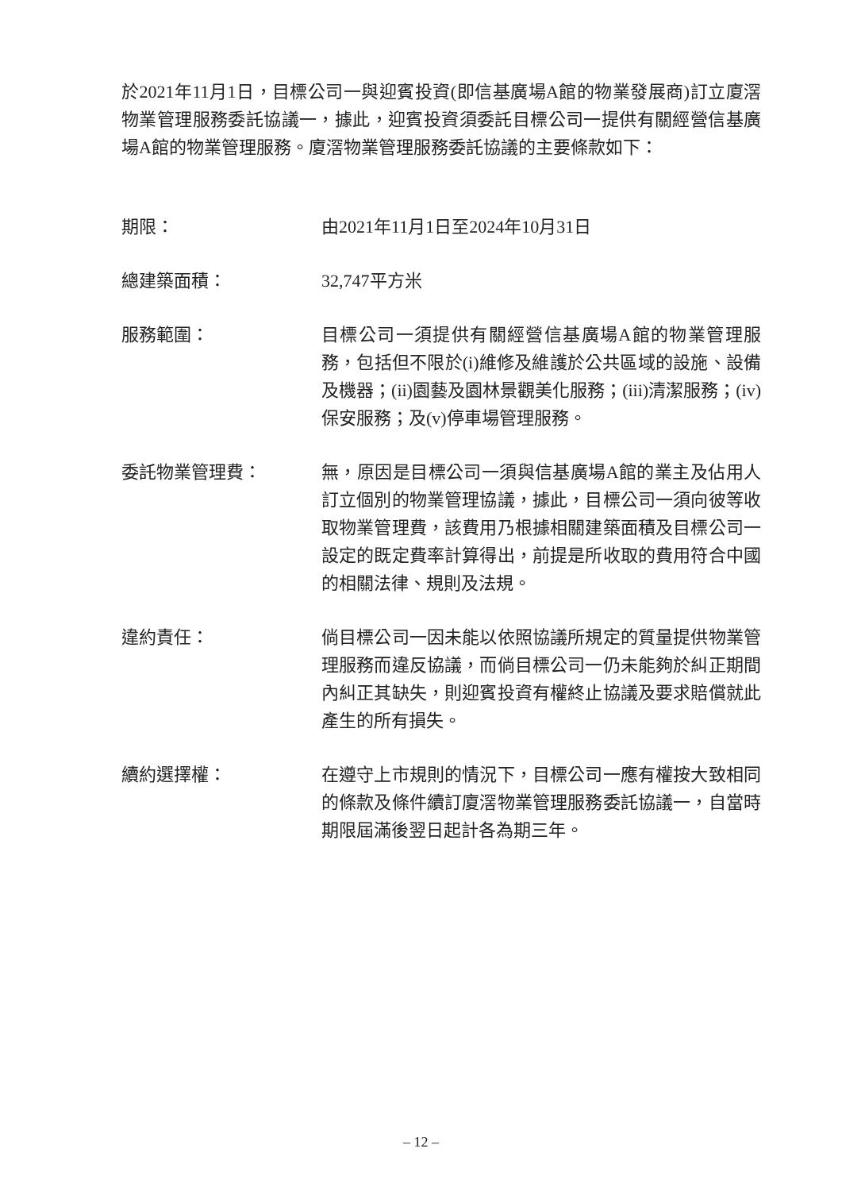於2021年11月1日，目標公司一與迎賓投資(即信基廣場A館的物業發展商)訂立廈滘物業管理服務委託協議一，據此，迎賓投資須委託目標公司一提供有關經營信基廣場A館的物業管理服務。廈滘物業管理服務委託協議的主要條款如下：
期限： 由2021年11月1日至2024年10月31日
總建築面積： 32,747平方米
服務範圍： 目標公司一須提供有關經營信基廣場A館的物業管理服務，包括但不限於(i)維修及維護於公共區域的設施、設備及機器；(ii)園藝及園林景觀美化服務；(iii)清潔服務；(iv)保安服務；及(v)停車場管理服務。
委託物業管理費： 無，原因是目標公司一須與信基廣場A館的業主及佔用人訂立個別的物業管理協議，據此，目標公司一須向彼等收取物業管理費，該費用乃根據相關建築面積及目標公司一設定的既定費率計算得出，前提是所收取的費用符合中國的相關法律、規則及法規。
違約責任： 倘目標公司一因未能以依照協議所規定的質量提供物業管理服務而違反協議，而倘目標公司一仍未能夠於糾正期間內糾正其缺失，則迎賓投資有權終止協議及要求賠償就此產生的所有損失。
續約選擇權： 在遵守上市規則的情況下，目標公司一應有權按大致相同的條款及條件續訂廈滘物業管理服務委託協議一，自當時期限屆滿後翌日起計各為期三年。
– 12 –